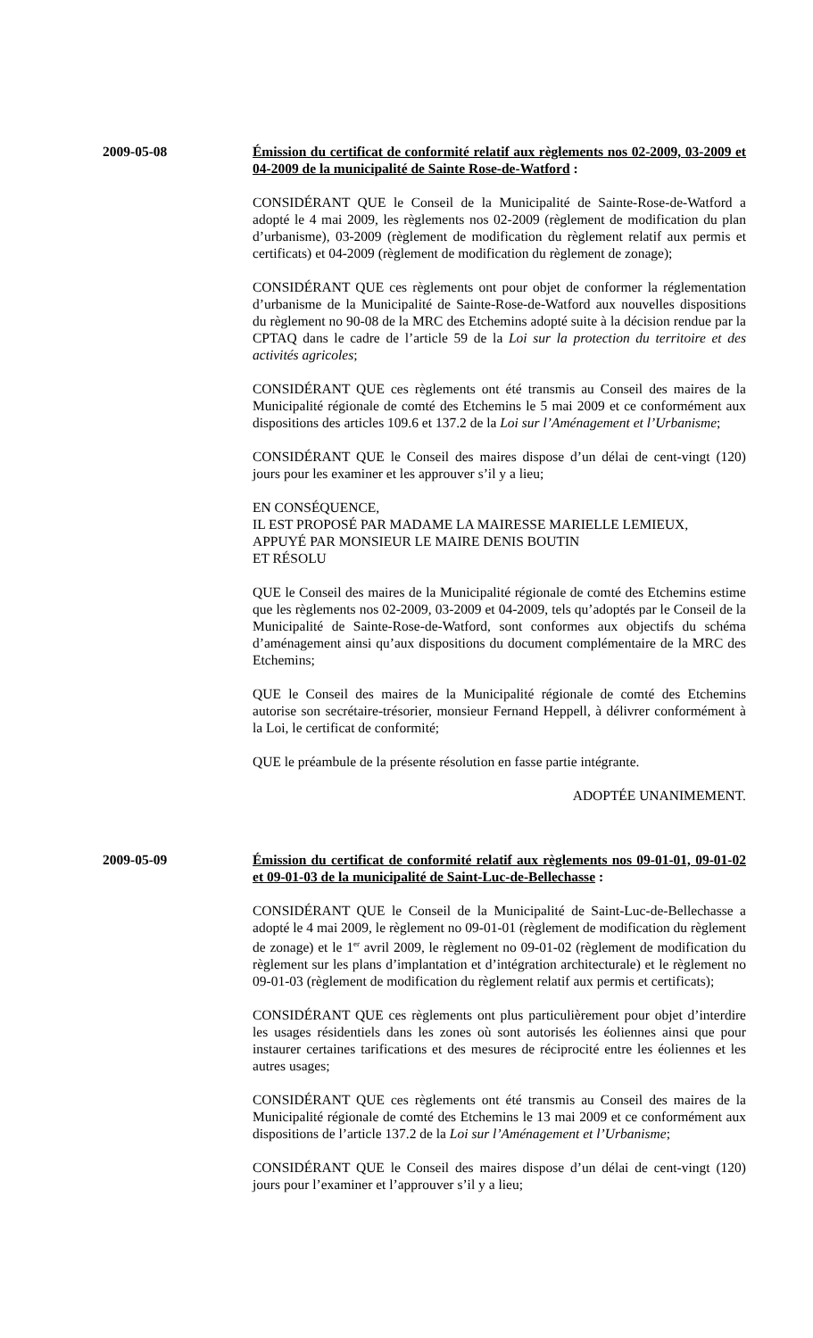2009-05-08 Émission du certificat de conformité relatif aux règlements nos 02-2009, 03-2009 et 04-2009 de la municipalité de Sainte Rose-de-Watford :
CONSIDÉRANT QUE le Conseil de la Municipalité de Sainte-Rose-de-Watford a adopté le 4 mai 2009, les règlements nos 02-2009 (règlement de modification du plan d’urbanisme), 03-2009 (règlement de modification du règlement relatif aux permis et certificats) et 04-2009 (règlement de modification du règlement de zonage);
CONSIDÉRANT QUE ces règlements ont pour objet de conformer la réglementation d’urbanisme de la Municipalité de Sainte-Rose-de-Watford aux nouvelles dispositions du règlement no 90-08 de la MRC des Etchemins adopté suite à la décision rendue par la CPTAQ dans le cadre de l’article 59 de la Loi sur la protection du territoire et des activités agricoles;
CONSIDÉRANT QUE ces règlements ont été transmis au Conseil des maires de la Municipalité régionale de comté des Etchemins le 5 mai 2009 et ce conformément aux dispositions des articles 109.6 et 137.2 de la Loi sur l’Aménagement et l’Urbanisme;
CONSIDÉRANT QUE le Conseil des maires dispose d’un délai de cent-vingt (120) jours pour les examiner et les approuver s’il y a lieu;
EN CONSÉQUENCE,
IL EST PROPOSÉ PAR MADAME LA MAIRESSE MARIELLE LEMIEUX,
APPUYÉ PAR MONSIEUR LE MAIRE DENIS BOUTIN
ET RÉSOLU
QUE le Conseil des maires de la Municipalité régionale de comté des Etchemins estime que les règlements nos 02-2009, 03-2009 et 04-2009, tels qu’adoptés par le Conseil de la Municipalité de Sainte-Rose-de-Watford, sont conformes aux objectifs du schéma d’aménagement ainsi qu’aux dispositions du document complémentaire de la MRC des Etchemins;
QUE le Conseil des maires de la Municipalité régionale de comté des Etchemins autorise son secrétaire-trésorier, monsieur Fernand Heppell, à délivrer conformément à la Loi, le certificat de conformité;
QUE le préambule de la présente résolution en fasse partie intégrante.
ADOPTÉE UNANIMEMENT.
2009-05-09 Émission du certificat de conformité relatif aux règlements nos 09-01-01, 09-01-02 et 09-01-03 de la municipalité de Saint-Luc-de-Bellechasse :
CONSIDÉRANT QUE le Conseil de la Municipalité de Saint-Luc-de-Bellechasse a adopté le 4 mai 2009, le règlement no 09-01-01 (règlement de modification du règlement de zonage) et le 1<sup>er</sup> avril 2009, le règlement no 09-01-02 (règlement de modification du règlement sur les plans d’implantation et d’intégration architecturale) et le règlement no 09-01-03 (règlement de modification du règlement relatif aux permis et certificats);
CONSIDÉRANT QUE ces règlements ont plus particulièrement pour objet d’interdire les usages résidentiels dans les zones où sont autorisés les éoliennes ainsi que pour instaurer certaines tarifications et des mesures de réciprocité entre les éoliennes et les autres usages;
CONSIDÉRANT QUE ces règlements ont été transmis au Conseil des maires de la Municipalité régionale de comté des Etchemins le 13 mai 2009 et ce conformément aux dispositions de l’article 137.2 de la Loi sur l’Aménagement et l’Urbanisme;
CONSIDÉRANT QUE le Conseil des maires dispose d’un délai de cent-vingt (120) jours pour l’examiner et l’approuver s’il y a lieu;